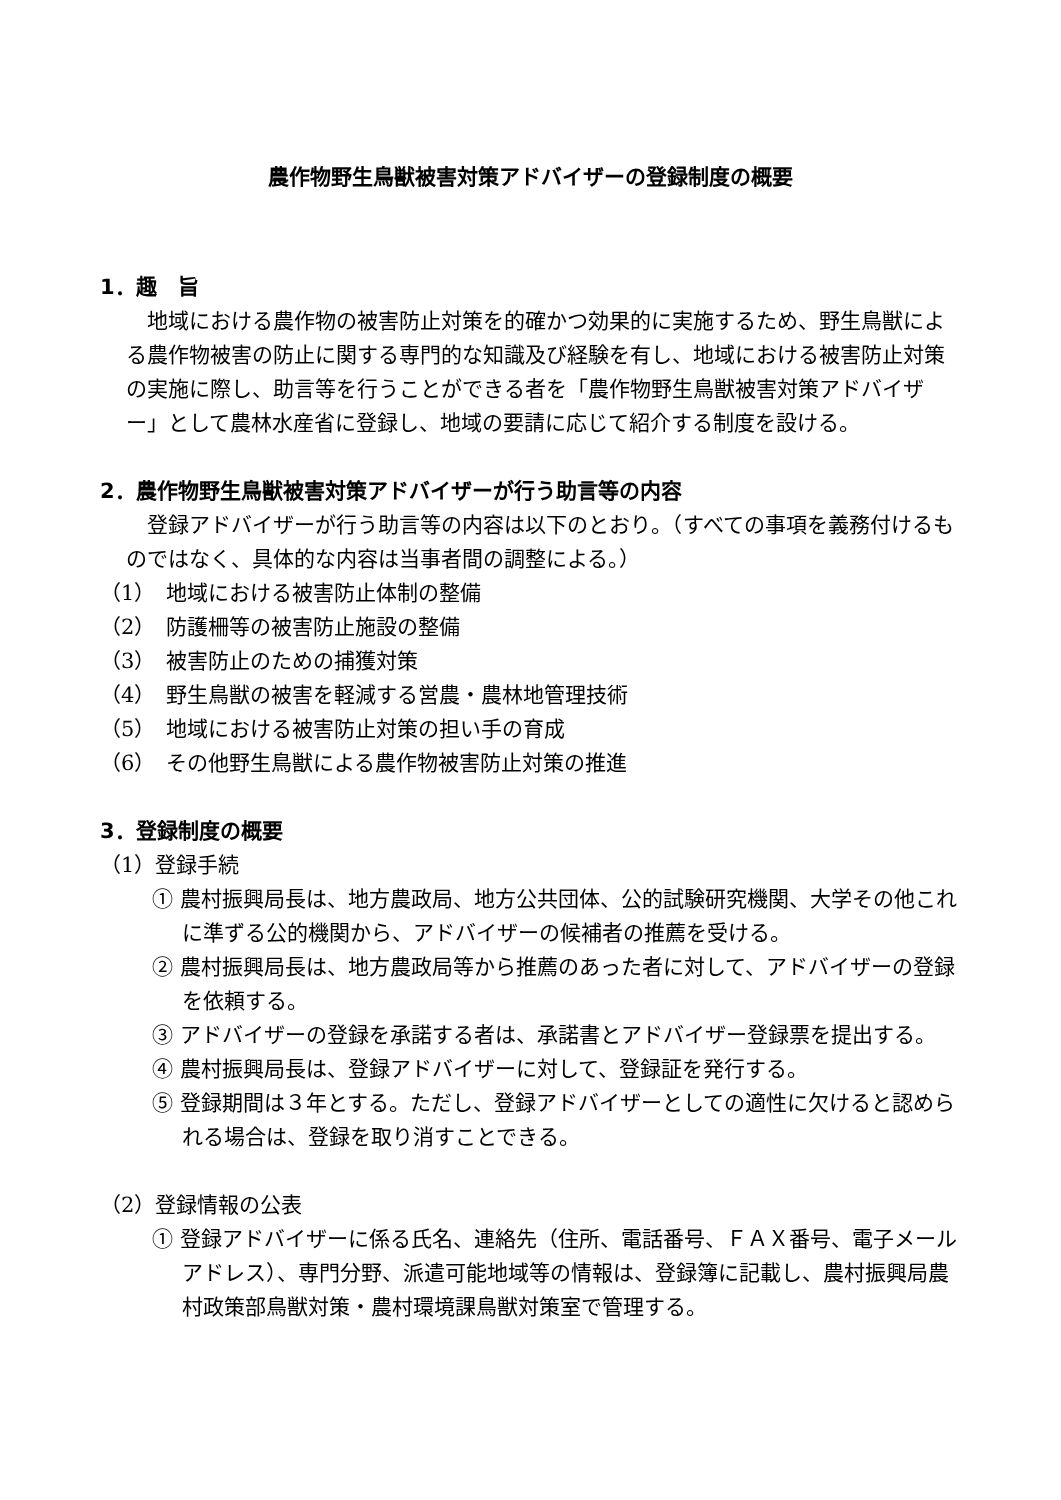農作物野生鳥獣被害対策アドバイザーの登録制度の概要
1．趣　旨
地域における農作物の被害防止対策を的確かつ効果的に実施するため、野生鳥獣による農作物被害の防止に関する専門的な知識及び経験を有し、地域における被害防止対策の実施に際し、助言等を行うことができる者を「農作物野生鳥獣被害対策アドバイザー」として農林水産省に登録し、地域の要請に応じて紹介する制度を設ける。
2．農作物野生鳥獣被害対策アドバイザーが行う助言等の内容
登録アドバイザーが行う助言等の内容は以下のとおり。（すべての事項を義務付けるものではなく、具体的な内容は当事者間の調整による。）
（1）　地域における被害防止体制の整備
（2）　防護柵等の被害防止施設の整備
（3）　被害防止のための捕獲対策
（4）　野生鳥獣の被害を軽減する営農・農林地管理技術
（5）　地域における被害防止対策の担い手の育成
（6）　その他野生鳥獣による農作物被害防止対策の推進
3．登録制度の概要
（1）登録手続
① 農村振興局長は、地方農政局、地方公共団体、公的試験研究機関、大学その他これに準ずる公的機関から、アドバイザーの候補者の推薦を受ける。
② 農村振興局長は、地方農政局等から推薦のあった者に対して、アドバイザーの登録を依頼する。
③ アドバイザーの登録を承諾する者は、承諾書とアドバイザー登録票を提出する。
④ 農村振興局長は、登録アドバイザーに対して、登録証を発行する。
⑤ 登録期間は３年とする。ただし、登録アドバイザーとしての適性に欠けると認められる場合は、登録を取り消すことできる。
（2）登録情報の公表
① 登録アドバイザーに係る氏名、連絡先（住所、電話番号、ＦＡＸ番号、電子メールアドレス）、専門分野、派遣可能地域等の情報は、登録簿に記載し、農村振興局農村政策部鳥獣対策・農村環境課鳥獣対策室で管理する。